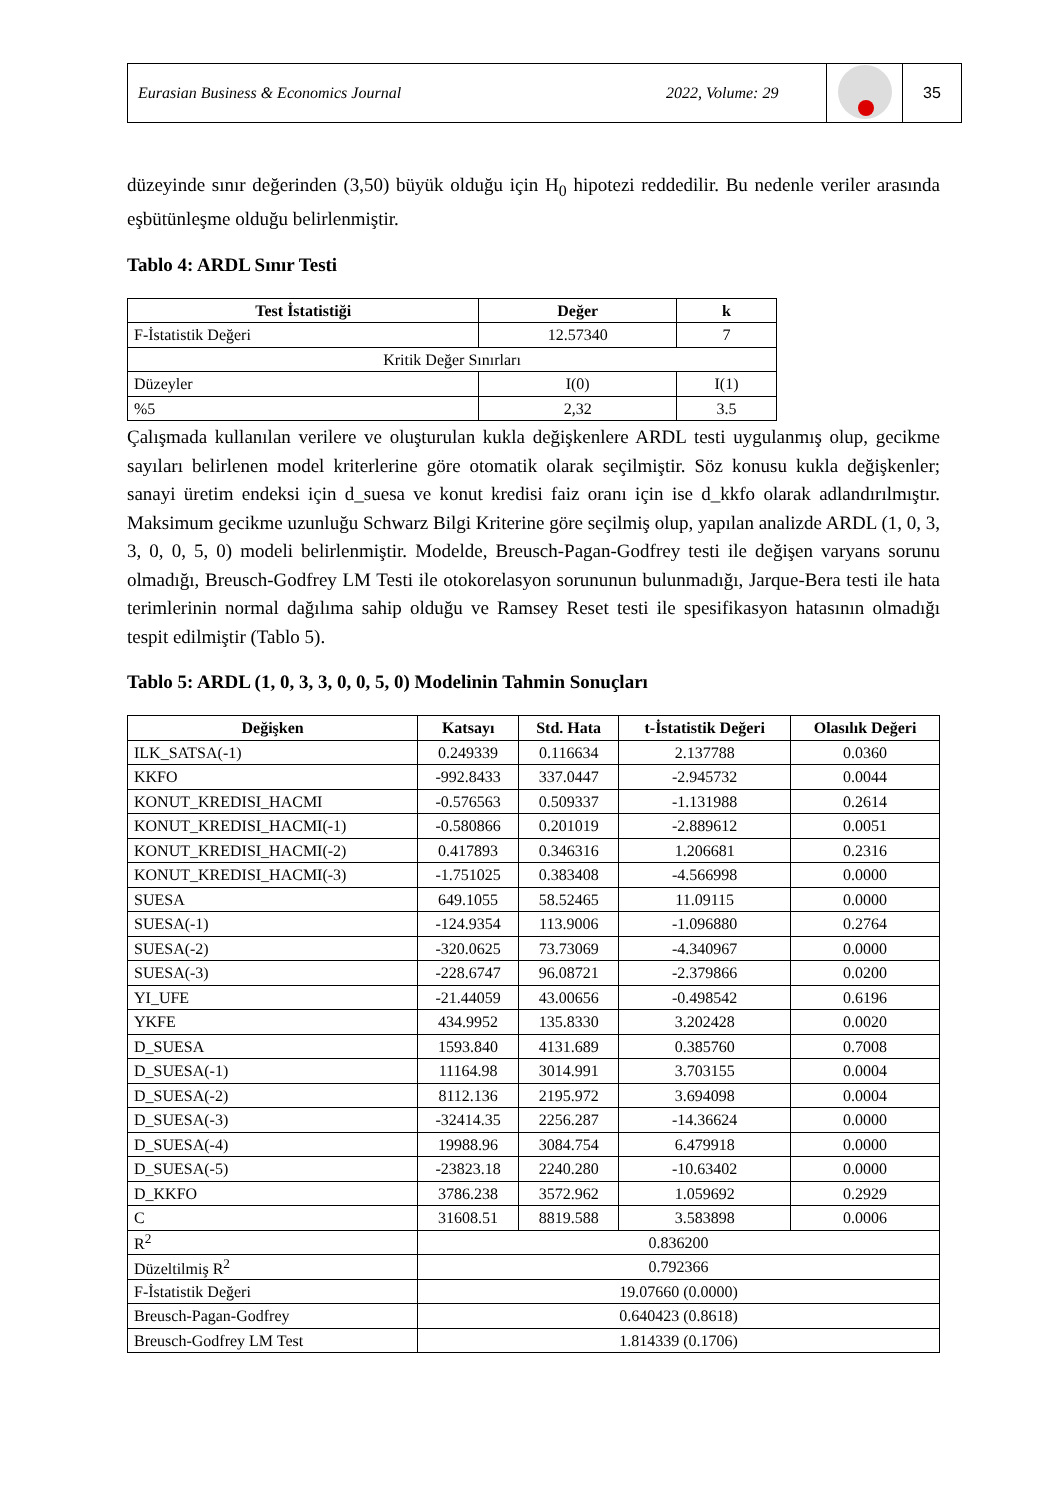Eurasian Business & Economics Journal
2022, Volume: 29 35
düzeyinde sınır değerinden (3,50) büyük olduğu için H<sub>0</sub> hipotezi reddedilir. Bu nedenle veriler arasında eşbütünleşme olduğu belirlenmiştir.
Tablo 4: ARDL Sınır Testi
| Test İstatistiği | Değer | k |
| --- | --- | --- |
| F-İstatistik Değeri | 12.57340 | 7 |
| Kritik Değer Sınırları | | |
| Düzeyler | I(0) | I(1) |
| %5 | 2,32 | 3.5 |
Çalışmada kullanılan verilere ve oluşturulan kukla değişkenlere ARDL testi uygulanmış olup, gecikme sayıları belirlenen model kriterlerine göre otomatik olarak seçilmiştir. Söz konusu kukla değişkenler; sanayi üretim endeksi için d_suesa ve konut kredisi faiz oranı için ise d_kkfo olarak adlandırılmıştır. Maksimum gecikme uzunluğu Schwarz Bilgi Kriterine göre seçilmiş olup, yapılan analizde ARDL (1, 0, 3, 3, 0, 0, 5, 0) modeli belirlenmiştir. Modelde, Breusch-Pagan-Godfrey testi ile değişen varyans sorunu olmadığı, Breusch-Godfrey LM Testi ile otokorelasyon sorununun bulunmadığı, Jarque-Bera testi ile hata terimlerinin normal dağılıma sahip olduğu ve Ramsey Reset testi ile spesifikasyon hatasının olmadığı tespit edilmiştir (Tablo 5).
Tablo 5: ARDL (1, 0, 3, 3, 0, 0, 5, 0) Modelinin Tahmin Sonuçları
| Değişken | Katsayı | Std. Hata | t-İstatistik Değeri | Olasılık Değeri |
| --- | --- | --- | --- | --- |
| ILK_SATSA(-1) | 0.249339 | 0.116634 | 2.137788 | 0.0360 |
| KKFO | -992.8433 | 337.0447 | -2.945732 | 0.0044 |
| KONUT_KREDISI_HACMI | -0.576563 | 0.509337 | -1.131988 | 0.2614 |
| KONUT_KREDISI_HACMI(-1) | -0.580866 | 0.201019 | -2.889612 | 0.0051 |
| KONUT_KREDISI_HACMI(-2) | 0.417893 | 0.346316 | 1.206681 | 0.2316 |
| KONUT_KREDISI_HACMI(-3) | -1.751025 | 0.383408 | -4.566998 | 0.0000 |
| SUESA | 649.1055 | 58.52465 | 11.09115 | 0.0000 |
| SUESA(-1) | -124.9354 | 113.9006 | -1.096880 | 0.2764 |
| SUESA(-2) | -320.0625 | 73.73069 | -4.340967 | 0.0000 |
| SUESA(-3) | -228.6747 | 96.08721 | -2.379866 | 0.0200 |
| YI_UFE | -21.44059 | 43.00656 | -0.498542 | 0.6196 |
| YKFE | 434.9952 | 135.8330 | 3.202428 | 0.0020 |
| D_SUESA | 1593.840 | 4131.689 | 0.385760 | 0.7008 |
| D_SUESA(-1) | 11164.98 | 3014.991 | 3.703155 | 0.0004 |
| D_SUESA(-2) | 8112.136 | 2195.972 | 3.694098 | 0.0004 |
| D_SUESA(-3) | -32414.35 | 2256.287 | -14.36624 | 0.0000 |
| D_SUESA(-4) | 19988.96 | 3084.754 | 6.479918 | 0.0000 |
| D_SUESA(-5) | -23823.18 | 2240.280 | -10.63402 | 0.0000 |
| D_KKFO | 3786.238 | 3572.962 | 1.059692 | 0.2929 |
| C | 31608.51 | 8819.588 | 3.583898 | 0.0006 |
| R<sup>2</sup> | 0.836200 | | | |
| Düzeltilmiş R<sup>2</sup> | 0.792366 | | | |
| F-İstatistik Değeri | 19.07660 (0.0000) | | | |
| Breusch-Pagan-Godfrey | 0.640423 (0.8618) | | | |
| Breusch-Godfrey LM Test | 1.814339 (0.1706) | | | |